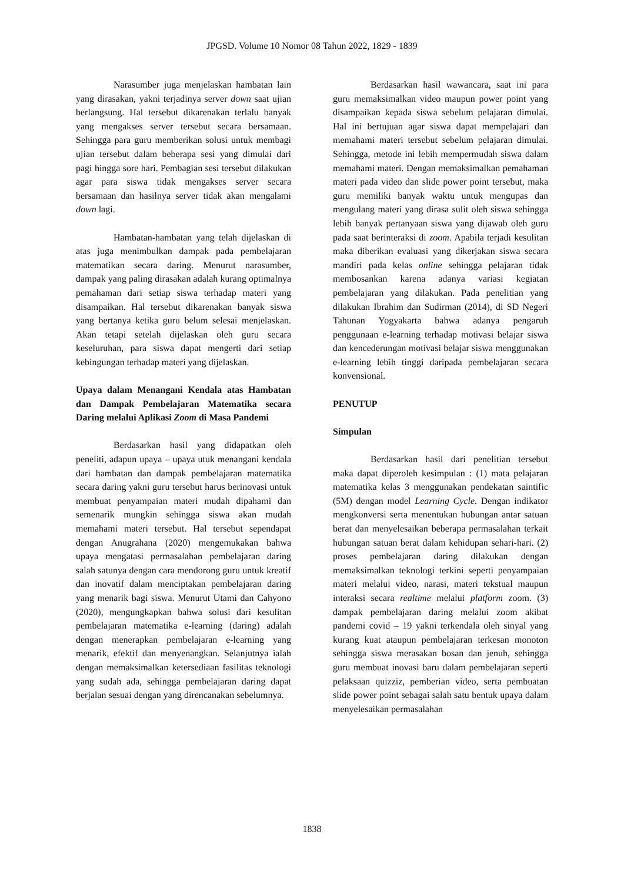JPGSD. Volume 10 Nomor 08 Tahun 2022, 1829 - 1839
Narasumber juga menjelaskan hambatan lain yang dirasakan, yakni terjadinya server down saat ujian berlangsung. Hal tersebut dikarenakan terlalu banyak yang mengakses server tersebut secara bersamaan. Sehingga para guru memberikan solusi untuk membagi ujian tersebut dalam beberapa sesi yang dimulai dari pagi hingga sore hari. Pembagian sesi tersebut dilakukan agar para siswa tidak mengakses server secara bersamaan dan hasilnya server tidak akan mengalami down lagi.
Hambatan-hambatan yang telah dijelaskan di atas juga menimbulkan dampak pada pembelajaran matematikan secara daring. Menurut narasumber, dampak yang paling dirasakan adalah kurang optimalnya pemahaman dari setiap siswa terhadap materi yang disampaikan. Hal tersebut dikarenakan banyak siswa yang bertanya ketika guru belum selesai menjelaskan. Akan tetapi setelah dijelaskan oleh guru secara keseluruhan, para siswa dapat mengerti dari setiap kebingungan terhadap materi yang dijelaskan.
Upaya dalam Menangani Kendala atas Hambatan dan Dampak Pembelajaran Matematika secara Daring melalui Aplikasi Zoom di Masa Pandemi
Berdasarkan hasil yang didapatkan oleh peneliti, adapun upaya – upaya utuk menangani kendala dari hambatan dan dampak pembelajaran matematika secara daring yakni guru tersebut harus berinovasi untuk membuat penyampaian materi mudah dipahami dan semenarik mungkin sehingga siswa akan mudah memahami materi tersebut. Hal tersebut sependapat dengan Anugrahana (2020) mengemukakan bahwa upaya mengatasi permasalahan pembelajaran daring salah satunya dengan cara mendorong guru untuk kreatif dan inovatif dalam menciptakan pembelajaran daring yang menarik bagi siswa. Menurut Utami dan Cahyono (2020), mengungkapkan bahwa solusi dari kesulitan pembelajaran matematika e-learning (daring) adalah dengan menerapkan pembelajaran e-learning yang menarik, efektif dan menyenangkan. Selanjutnya ialah dengan memaksimalkan ketersediaan fasilitas teknologi yang sudah ada, sehingga pembelajaran daring dapat berjalan sesuai dengan yang direncanakan sebelumnya.
Berdasarkan hasil wawancara, saat ini para guru memaksimalkan video maupun power point yang disampaikan kepada siswa sebelum pelajaran dimulai. Hal ini bertujuan agar siswa dapat mempelajari dan memahami materi tersebut sebelum pelajaran dimulai. Sehingga, metode ini lebih mempermudah siswa dalam memahami materi. Dengan memaksimalkan pemahaman materi pada video dan slide power point tersebut, maka guru memiliki banyak waktu untuk mengupas dan mengulang materi yang dirasa sulit oleh siswa sehingga lebih banyak pertanyaan siswa yang dijawab oleh guru pada saat berinteraksi di zoom. Apabila terjadi kesulitan maka diberikan evaluasi yang dikerjakan siswa secara mandiri pada kelas online sehingga pelajaran tidak membosankan karena adanya variasi kegiatan pembelajaran yang dilakukan. Pada penelitian yang dilakukan Ibrahim dan Sudirman (2014), di SD Negeri Tahunan Yogyakarta bahwa adanya pengaruh penggunaan e-learning terhadap motivasi belajar siswa dan kencederungan motivasi belajar siswa menggunakan e-learning lebih tinggi daripada pembelajaran secara konvensional.
PENUTUP
Simpulan
Berdasarkan hasil dari penelitian tersebut maka dapat diperoleh kesimpulan : (1) mata pelajaran matematika kelas 3 menggunakan pendekatan saintific (5M) dengan model Learning Cycle. Dengan indikator mengkonversi serta menentukan hubungan antar satuan berat dan menyelesaikan beberapa permasalahan terkait hubungan satuan berat dalam kehidupan sehari-hari. (2) proses pembelajaran daring dilakukan dengan memaksimalkan teknologi terkini seperti penyampaian materi melalui video, narasi, materi tekstual maupun interaksi secara realtime melalui platform zoom. (3) dampak pembelajaran daring melalui zoom akibat pandemi covid – 19 yakni terkendala oleh sinyal yang kurang kuat ataupun pembelajaran terkesan monoton sehingga siswa merasakan bosan dan jenuh, sehingga guru membuat inovasi baru dalam pembelajaran seperti pelaksaan quizziz, pemberian video, serta pembuatan slide power point sebagai salah satu bentuk upaya dalam menyelesaikan permasalahan
1838